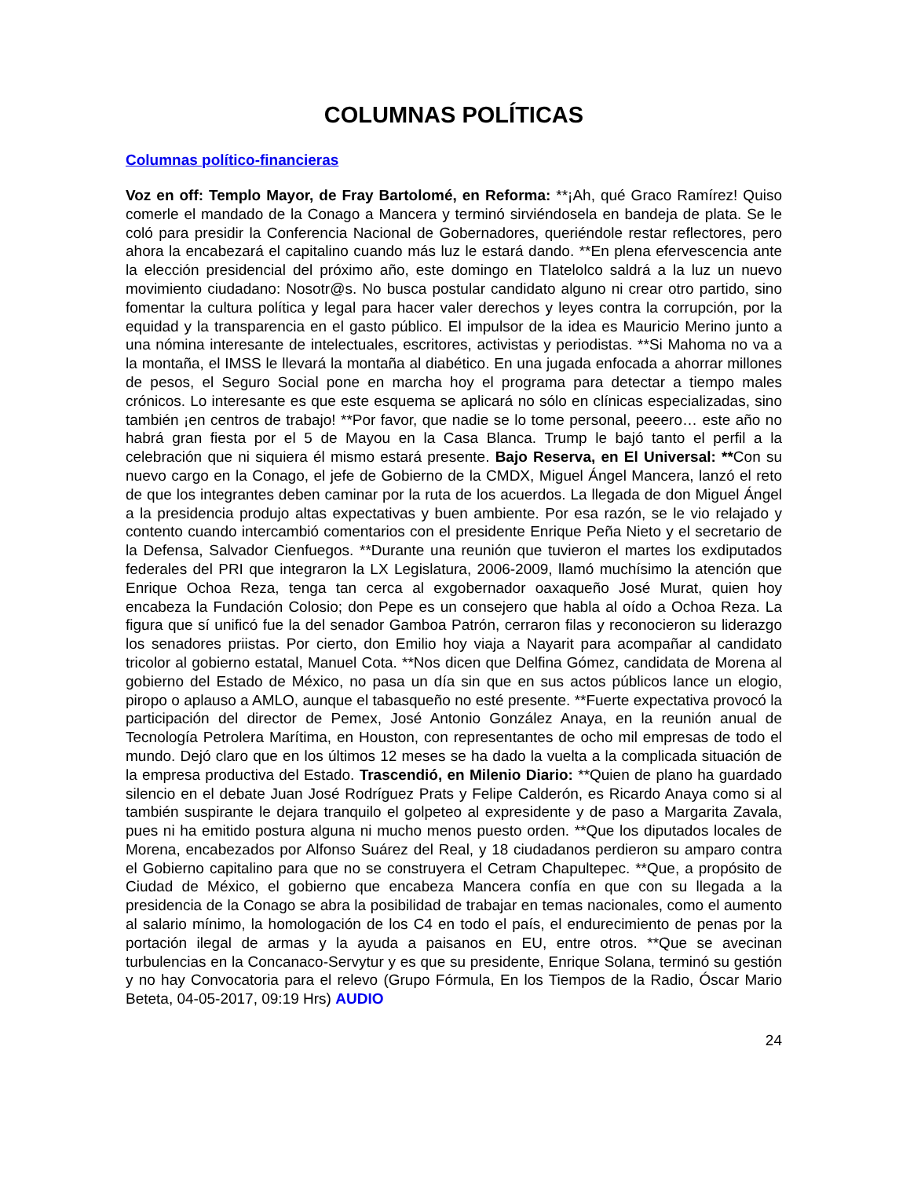COLUMNAS POLÍTICAS
Columnas político-financieras
Voz en off: Templo Mayor, de Fray Bartolomé, en Reforma: **¡Ah, qué Graco Ramírez! Quiso comerle el mandado de la Conago a Mancera y terminó sirviéndosela en bandeja de plata. Se le coló para presidir la Conferencia Nacional de Gobernadores, queriéndole restar reflectores, pero ahora la encabezará el capitalino cuando más luz le estará dando. **En plena efervescencia ante la elección presidencial del próximo año, este domingo en Tlatelolco saldrá a la luz un nuevo movimiento ciudadano: Nosotr@s. No busca postular candidato alguno ni crear otro partido, sino fomentar la cultura política y legal para hacer valer derechos y leyes contra la corrupción, por la equidad y la transparencia en el gasto público. El impulsor de la idea es Mauricio Merino junto a una nómina interesante de intelectuales, escritores, activistas y periodistas. **Si Mahoma no va a la montaña, el IMSS le llevará la montaña al diabético. En una jugada enfocada a ahorrar millones de pesos, el Seguro Social pone en marcha hoy el programa para detectar a tiempo males crónicos. Lo interesante es que este esquema se aplicará no sólo en clínicas especializadas, sino también ¡en centros de trabajo! **Por favor, que nadie se lo tome personal, peeero… este año no habrá gran fiesta por el 5 de Mayou en la Casa Blanca. Trump le bajó tanto el perfil a la celebración que ni siquiera él mismo estará presente. Bajo Reserva, en El Universal: **Con su nuevo cargo en la Conago, el jefe de Gobierno de la CMDX, Miguel Ángel Mancera, lanzó el reto de que los integrantes deben caminar por la ruta de los acuerdos. La llegada de don Miguel Ángel a la presidencia produjo altas expectativas y buen ambiente. Por esa razón, se le vio relajado y contento cuando intercambió comentarios con el presidente Enrique Peña Nieto y el secretario de la Defensa, Salvador Cienfuegos. **Durante una reunión que tuvieron el martes los exdiputados federales del PRI que integraron la LX Legislatura, 2006-2009, llamó muchísimo la atención que Enrique Ochoa Reza, tenga tan cerca al exgobernador oaxaqueño José Murat, quien hoy encabeza la Fundación Colosio; don Pepe es un consejero que habla al oído a Ochoa Reza. La figura que sí unificó fue la del senador Gamboa Patrón, cerraron filas y reconocieron su liderazgo los senadores priistas. Por cierto, don Emilio hoy viaja a Nayarit para acompañar al candidato tricolor al gobierno estatal, Manuel Cota. **Nos dicen que Delfina Gómez, candidata de Morena al gobierno del Estado de México, no pasa un día sin que en sus actos públicos lance un elogio, piropo o aplauso a AMLO, aunque el tabasqueño no esté presente. **Fuerte expectativa provocó la participación del director de Pemex, José Antonio González Anaya, en la reunión anual de Tecnología Petrolera Marítima, en Houston, con representantes de ocho mil empresas de todo el mundo. Dejó claro que en los últimos 12 meses se ha dado la vuelta a la complicada situación de la empresa productiva del Estado. Trascendió, en Milenio Diario: **Quien de plano ha guardado silencio en el debate Juan José Rodríguez Prats y Felipe Calderón, es Ricardo Anaya como si al también suspirante le dejara tranquilo el golpeteo al expresidente y de paso a Margarita Zavala, pues ni ha emitido postura alguna ni mucho menos puesto orden. **Que los diputados locales de Morena, encabezados por Alfonso Suárez del Real, y 18 ciudadanos perdieron su amparo contra el Gobierno capitalino para que no se construyera el Cetram Chapultepec. **Que, a propósito de Ciudad de México, el gobierno que encabeza Mancera confía en que con su llegada a la presidencia de la Conago se abra la posibilidad de trabajar en temas nacionales, como el aumento al salario mínimo, la homologación de los C4 en todo el país, el endurecimiento de penas por la portación ilegal de armas y la ayuda a paisanos en EU, entre otros. **Que se avecinan turbulencias en la Concanaco-Servytur y es que su presidente, Enrique Solana, terminó su gestión y no hay Convocatoria para el relevo (Grupo Fórmula, En los Tiempos de la Radio, Óscar Mario Beteta, 04-05-2017, 09:19 Hrs) AUDIO
24